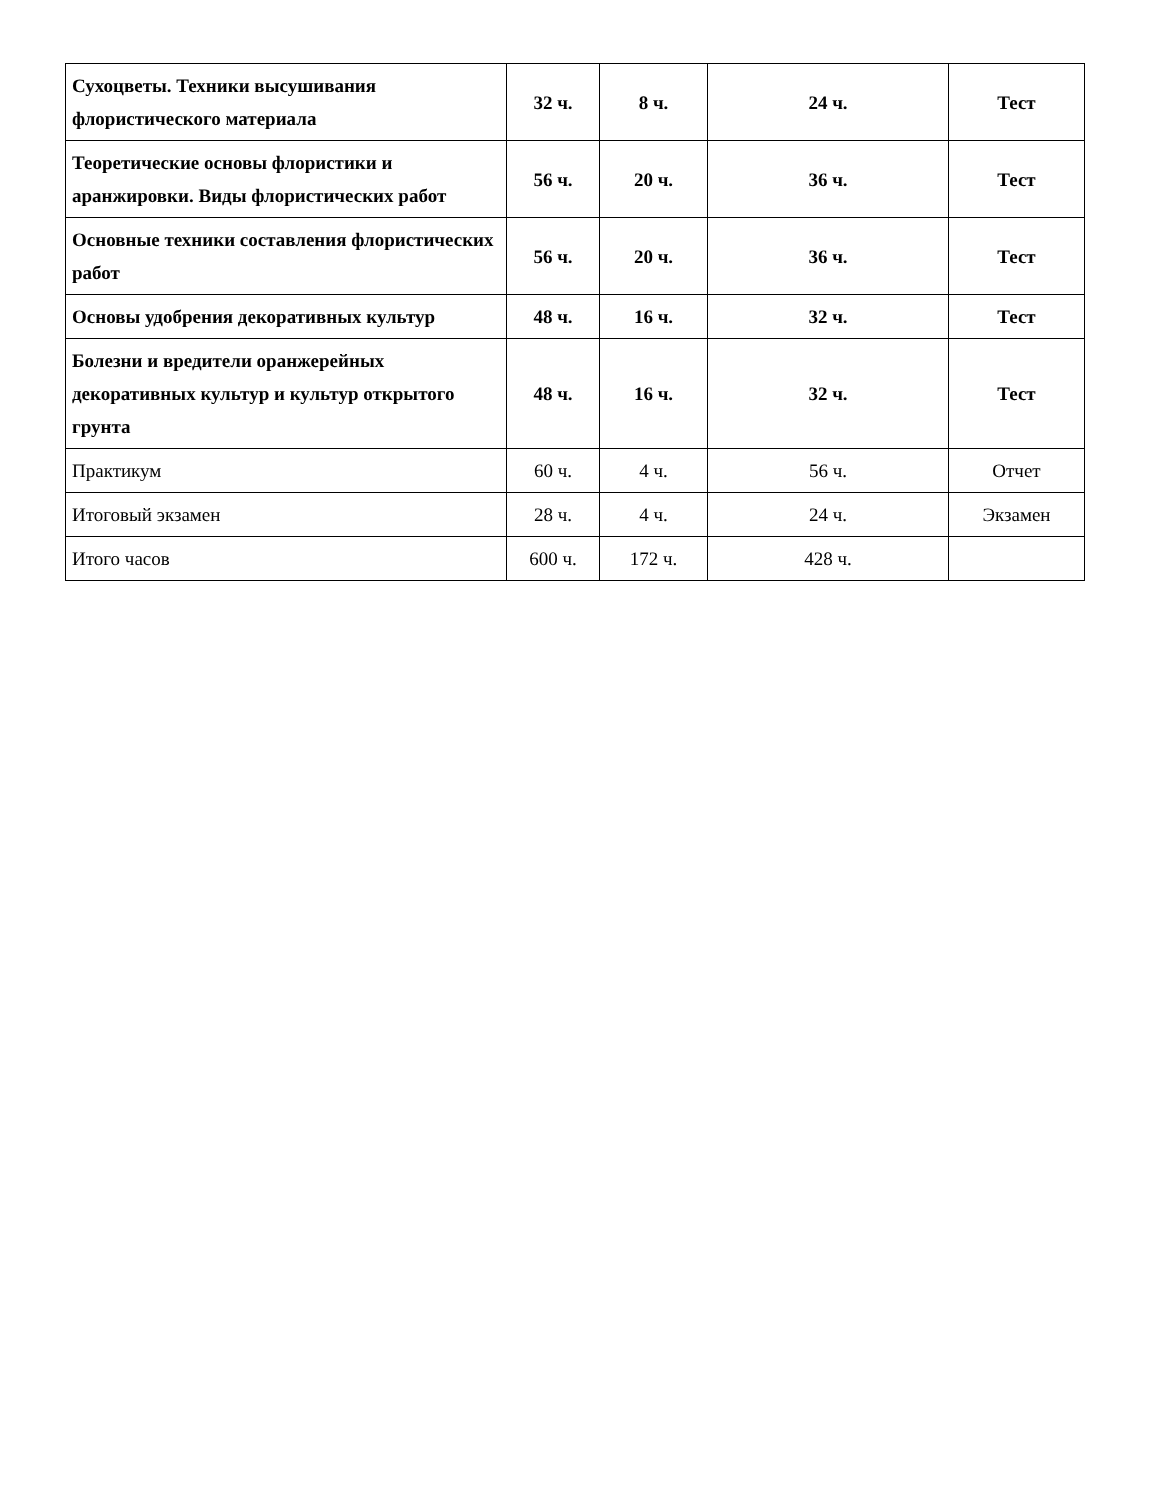| Сухоцветы. Техники высушивания флористического материала | 32 ч. | 8 ч. | 24 ч. | Тест |
| Теоретические основы флористики и аранжировки. Виды флористических работ | 56 ч. | 20 ч. | 36 ч. | Тест |
| Основные техники составления флористических работ | 56 ч. | 20 ч. | 36 ч. | Тест |
| Основы удобрения декоративных культур | 48 ч. | 16 ч. | 32 ч. | Тест |
| Болезни и вредители оранжерейных декоративных культур и культур открытого грунта | 48 ч. | 16 ч. | 32 ч. | Тест |
| Практикум | 60 ч. | 4 ч. | 56 ч. | Отчет |
| Итоговый экзамен | 28 ч. | 4 ч. | 24 ч. | Экзамен |
| Итого часов | 600 ч. | 172 ч. | 428 ч. | |